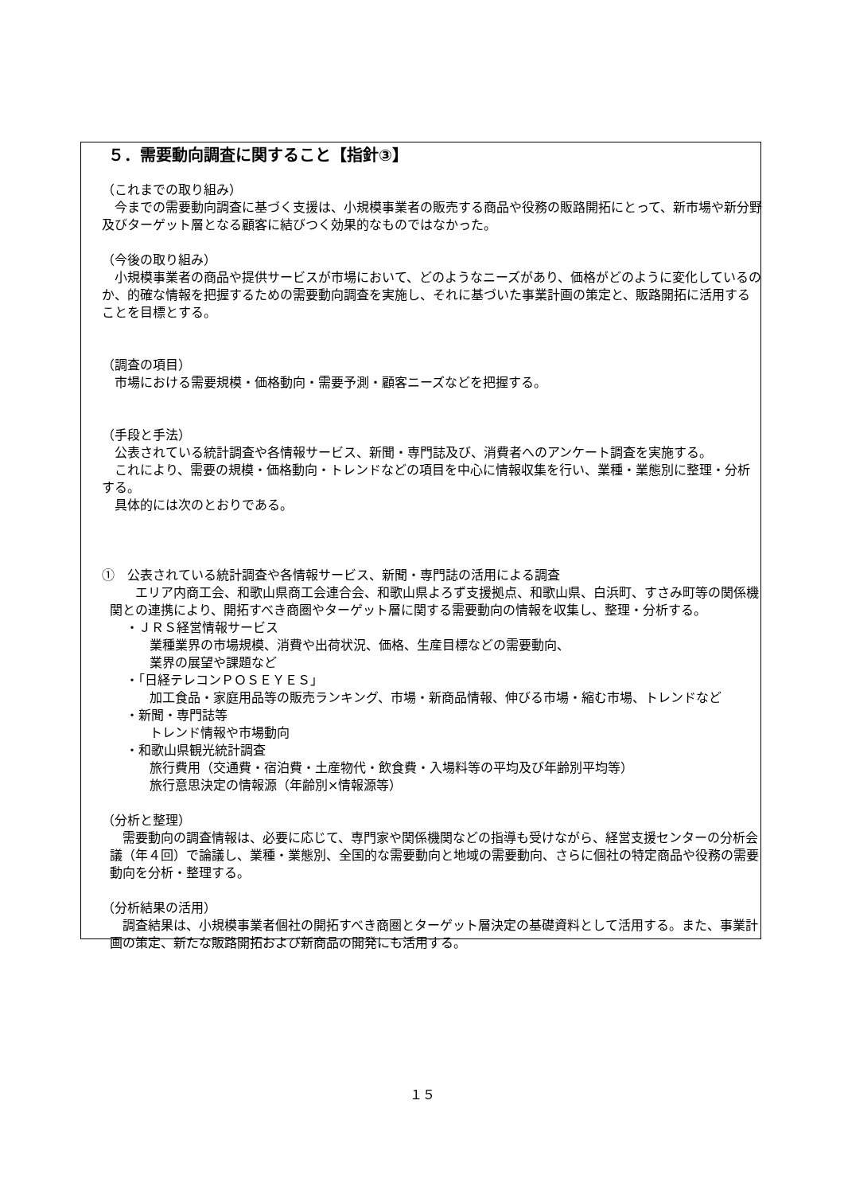５．需要動向調査に関すること【指針③】
（これまでの取り組み）
　今までの需要動向調査に基づく支援は、小規模事業者の販売する商品や役務の販路開拓にとって、新市場や新分野及びターゲット層となる顧客に結びつく効果的なものではなかった。
（今後の取り組み）
　小規模事業者の商品や提供サービスが市場において、どのようなニーズがあり、価格がどのように変化しているのか、的確な情報を把握するための需要動向調査を実施し、それに基づいた事業計画の策定と、販路開拓に活用することを目標とする。
（調査の項目）
　市場における需要規模・価格動向・需要予測・顧客ニーズなどを把握する。
（手段と手法）
　公表されている統計調査や各情報サービス、新聞・専門誌及び、消費者へのアンケート調査を実施する。
　これにより、需要の規模・価格動向・トレンドなどの項目を中心に情報収集を行い、業種・業態別に整理・分析する。
　具体的には次のとおりである。
①　公表されている統計調査や各情報サービス、新聞・専門誌の活用による調査
　　エリア内商工会、和歌山県商工会連合会、和歌山県よろず支援拠点、和歌山県、白浜町、すさみ町等の関係機関との連携により、開拓すべき商圏やターゲット層に関する需要動向の情報を収集し、整理・分析する。
・ＪＲＳ経営情報サービス
業種業界の市場規模、消費や出荷状況、価格、生産目標などの需要動向、
業界の展望や課題など
・「日経テレコンＰＯＳＥＹＥＳ」
加工食品・家庭用品等の販売ランキング、市場・新商品情報、伸びる市場・縮む市場、トレンドなど
・新聞・専門誌等
トレンド情報や市場動向
・和歌山県観光統計調査
旅行費用（交通費・宿泊費・土産物代・飲食費・入場料等の平均及び年齢別平均等）
旅行意思決定の情報源（年齢別×情報源等）
（分析と整理）
　需要動向の調査情報は、必要に応じて、専門家や関係機関などの指導も受けながら、経営支援センターの分析会議（年４回）で論議し、業種・業態別、全国的な需要動向と地域の需要動向、さらに個社の特定商品や役務の需要動向を分析・整理する。
（分析結果の活用）
　調査結果は、小規模事業者個社の開拓すべき商圏とターゲット層決定の基礎資料として活用する。また、事業計画の策定、新たな販路開拓および新商品の開発にも活用する。
１５